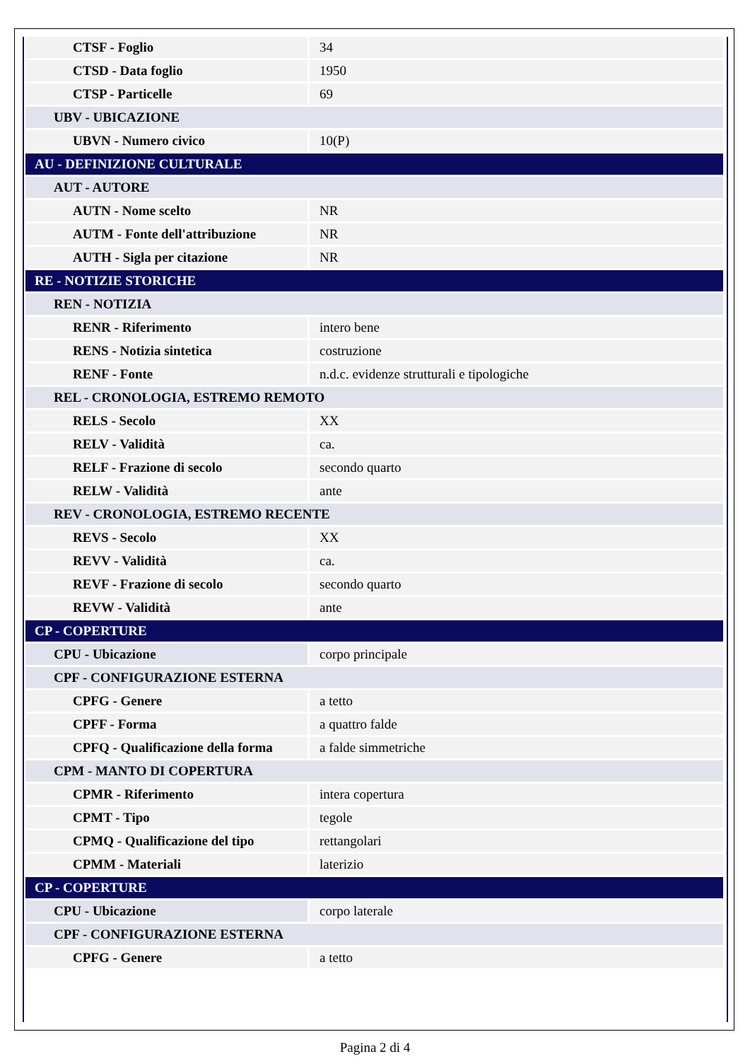| CTSF - Foglio | 34 |
| CTSD - Data foglio | 1950 |
| CTSP - Particelle | 69 |
| UBV - UBICAZIONE | |
| UBVN - Numero civico | 10(P) |
| AU - DEFINIZIONE CULTURALE | |
| AUT - AUTORE | |
| AUTN - Nome scelto | NR |
| AUTM - Fonte dell'attribuzione | NR |
| AUTH - Sigla per citazione | NR |
| RE - NOTIZIE STORICHE | |
| REN - NOTIZIA | |
| RENR - Riferimento | intero bene |
| RENS - Notizia sintetica | costruzione |
| RENF - Fonte | n.d.c. evidenze strutturali e tipologiche |
| REL - CRONOLOGIA, ESTREMO REMOTO | |
| RELS - Secolo | XX |
| RELV - Validità | ca. |
| RELF - Frazione di secolo | secondo quarto |
| RELW - Validità | ante |
| REV - CRONOLOGIA, ESTREMO RECENTE | |
| REVS - Secolo | XX |
| REVV - Validità | ca. |
| REVF - Frazione di secolo | secondo quarto |
| REVW - Validità | ante |
| CP - COPERTURE | |
| CPU - Ubicazione | corpo principale |
| CPF - CONFIGURAZIONE ESTERNA | |
| CPFG - Genere | a tetto |
| CPFF - Forma | a quattro falde |
| CPFQ - Qualificazione della forma | a falde simmetriche |
| CPM - MANTO DI COPERTURA | |
| CPMR - Riferimento | intera copertura |
| CPMT - Tipo | tegole |
| CPMQ - Qualificazione del tipo | rettangolari |
| CPMM - Materiali | laterizio |
| CP - COPERTURE | |
| CPU - Ubicazione | corpo laterale |
| CPF - CONFIGURAZIONE ESTERNA | |
| CPFG - Genere | a tetto |
Pagina 2 di 4